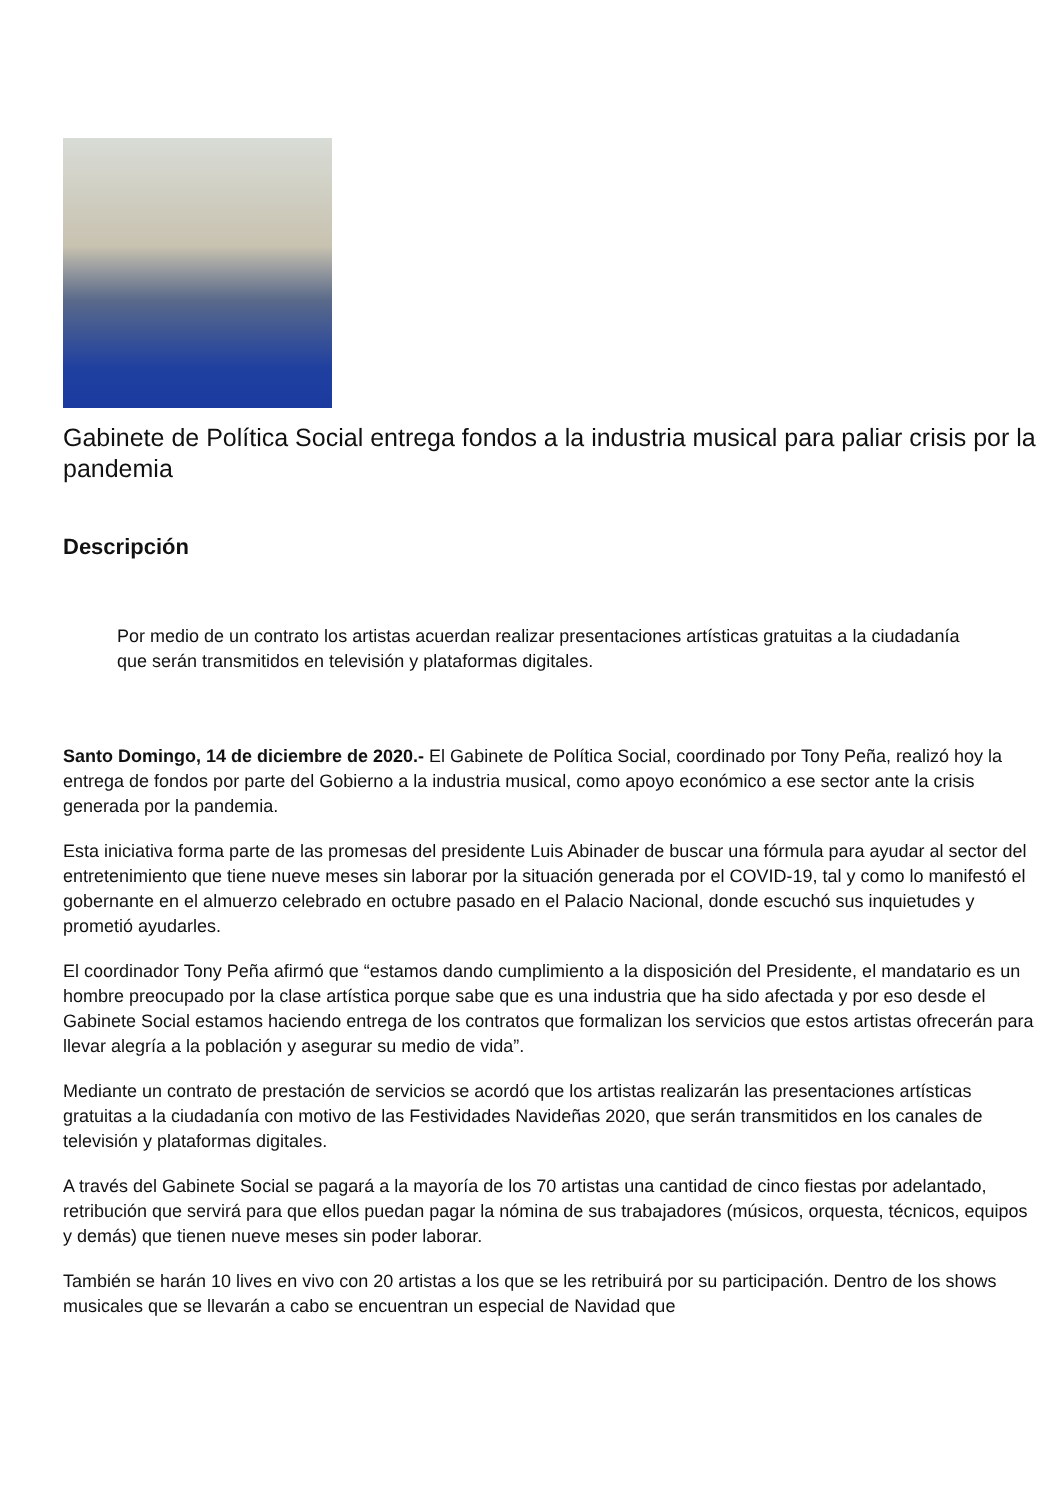Gabinete de Política Social entrega fondos a la industria musical para paliar crisis por la pandemia
Descripción
Por medio de un contrato los artistas acuerdan realizar presentaciones artísticas gratuitas a la ciudadanía que serán transmitidos en televisión y plataformas digitales.
Santo Domingo, 14 de diciembre de 2020.- El Gabinete de Política Social, coordinado por Tony Peña, realizó hoy la entrega de fondos por parte del Gobierno a la industria musical, como apoyo económico a ese sector ante la crisis generada por la pandemia.
Esta iniciativa forma parte de las promesas del presidente Luis Abinader de buscar una fórmula para ayudar al sector del entretenimiento que tiene nueve meses sin laborar por la situación generada por el COVID-19, tal y como lo manifestó el gobernante en el almuerzo celebrado en octubre pasado en el Palacio Nacional, donde escuchó sus inquietudes y prometió ayudarles.
El coordinador Tony Peña afirmó que “estamos dando cumplimiento a la disposición del Presidente, el mandatario es un hombre preocupado por la clase artística porque sabe que es una industria que ha sido afectada y por eso desde el Gabinete Social estamos haciendo entrega de los contratos que formalizan los servicios que estos artistas ofrecerán para llevar alegría a la población y asegurar su medio de vida”.
Mediante un contrato de prestación de servicios se acordó que los artistas realizarán las presentaciones artísticas gratuitas a la ciudadanía con motivo de las Festividades Navideñas 2020, que serán transmitidos en los canales de televisión y plataformas digitales.
A través del Gabinete Social se pagará a la mayoría de los 70 artistas una cantidad de cinco fiestas por adelantado, retribución que servirá para que ellos puedan pagar la nómina de sus trabajadores (músicos, orquesta, técnicos, equipos y demás) que tienen nueve meses sin poder laborar.
También se harán 10 lives en vivo con 20 artistas a los que se les retribuirá por su participación. Dentro de los shows musicales que se llevarán a cabo se encuentran un especial de Navidad que